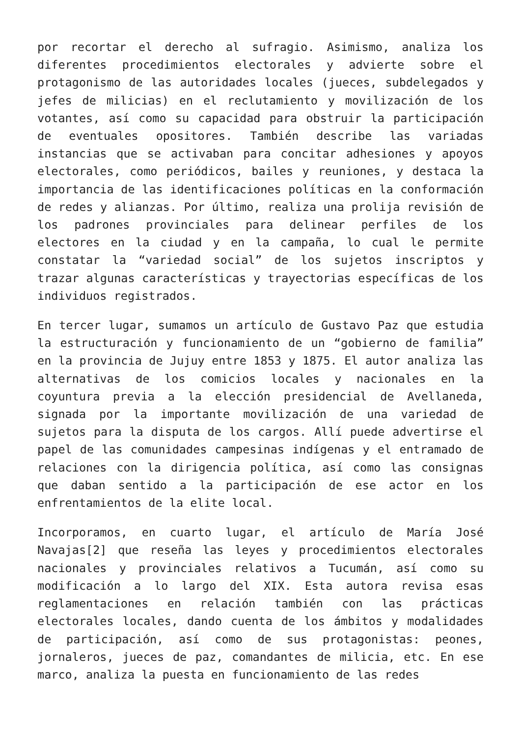por recortar el derecho al sufragio. Asimismo, analiza los diferentes procedimientos electorales y advierte sobre el protagonismo de las autoridades locales (jueces, subdelegados y jefes de milicias) en el reclutamiento y movilización de los votantes, así como su capacidad para obstruir la participación de eventuales opositores. También describe las variadas instancias que se activaban para concitar adhesiones y apoyos electorales, como periódicos, bailes y reuniones, y destaca la importancia de las identificaciones políticas en la conformación de redes y alianzas. Por último, realiza una prolija revisión de los padrones provinciales para delinear perfiles de los electores en la ciudad y en la campaña, lo cual le permite constatar la “variedad social” de los sujetos inscriptos y trazar algunas características y trayectorias específicas de los individuos registrados.
En tercer lugar, sumamos un artículo de Gustavo Paz que estudia la estructuración y funcionamiento de un “gobierno de familia” en la provincia de Jujuy entre 1853 y 1875. El autor analiza las alternativas de los comicios locales y nacionales en la coyuntura previa a la elección presidencial de Avellaneda, signada por la importante movilización de una variedad de sujetos para la disputa de los cargos. Allí puede advertirse el papel de las comunidades campesinas indígenas y el entramado de relaciones con la dirigencia política, así como las consignas que daban sentido a la participación de ese actor en los enfrentamientos de la elite local.
Incorporamos, en cuarto lugar, el artículo de María José Navajas[2] que reseña las leyes y procedimientos electorales nacionales y provinciales relativos a Tucumán, así como su modificación a lo largo del XIX. Esta autora revisa esas reglamentaciones en relación también con las prácticas electorales locales, dando cuenta de los ámbitos y modalidades de participación, así como de sus protagonistas: peones, jornaleros, jueces de paz, comandantes de milicia, etc. En ese marco, analiza la puesta en funcionamiento de las redes